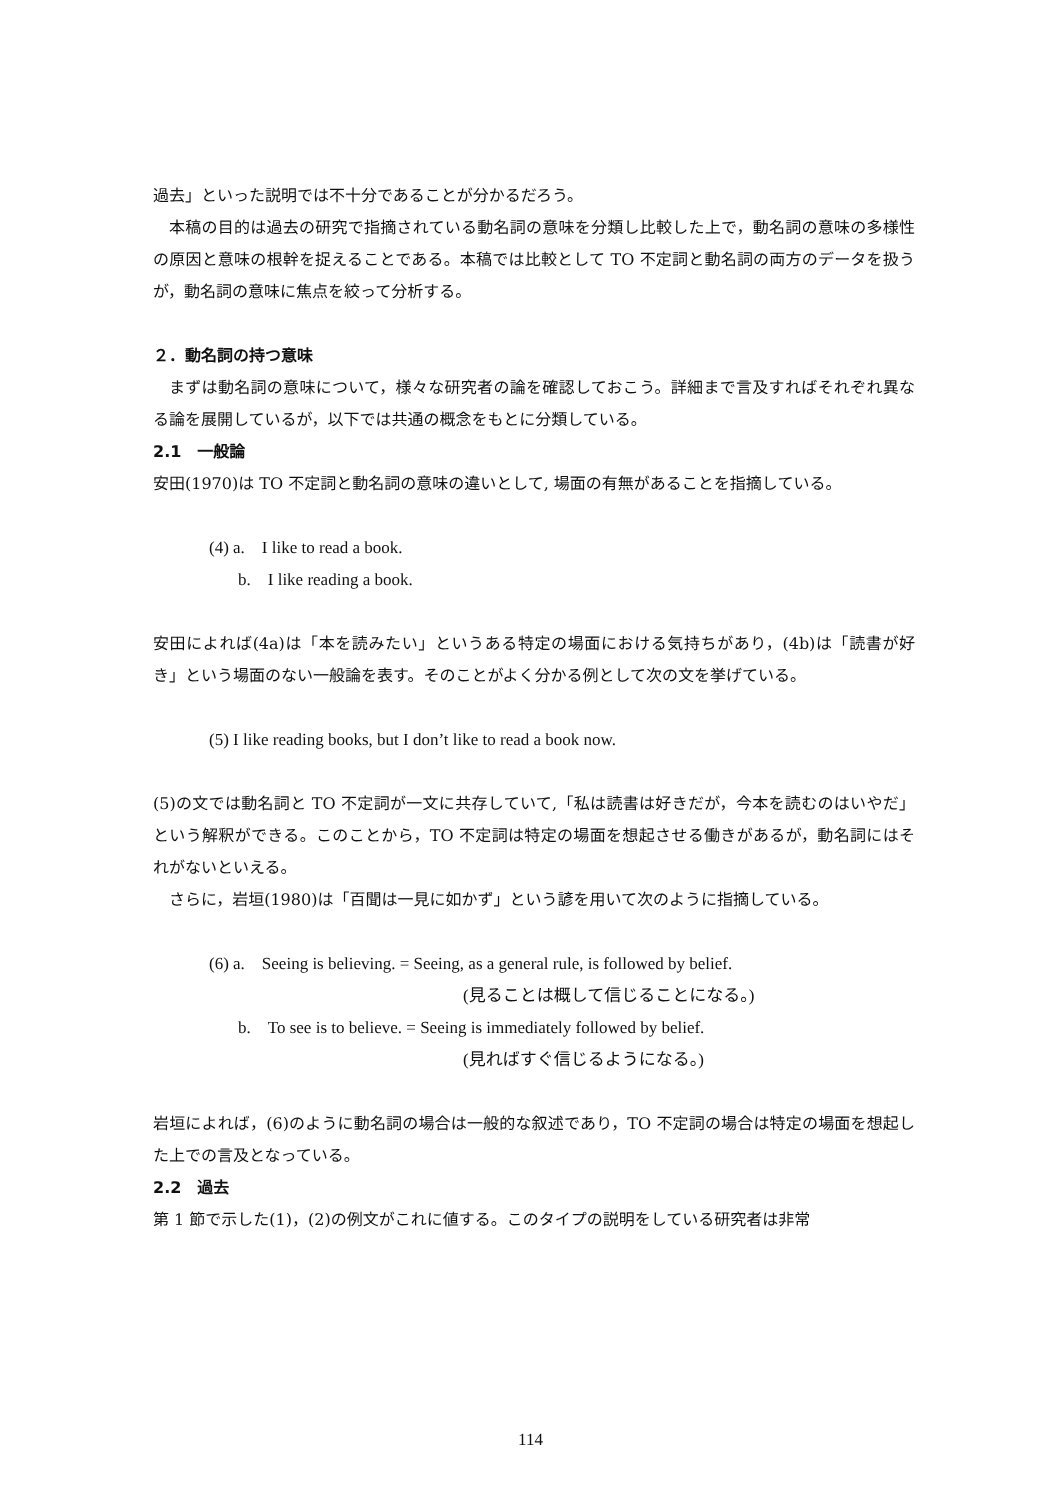過去」といった説明では不十分であることが分かるだろう。
本稿の目的は過去の研究で指摘されている動名詞の意味を分類し比較した上で，動名詞の意味の多様性の原因と意味の根幹を捉えることである。本稿では比較として TO 不定詞と動名詞の両方のデータを扱うが，動名詞の意味に焦点を絞って分析する。
２．動名詞の持つ意味
まずは動名詞の意味について，様々な研究者の論を確認しておこう。詳細まで言及すればそれぞれ異なる論を展開しているが，以下では共通の概念をもとに分類している。
2.1　一般論
安田(1970)は TO 不定詞と動名詞の意味の違いとして, 場面の有無があることを指摘している。
(4) a.　I like to read a book.
b.　I like reading a book.
安田によれば(4a)は「本を読みたい」というある特定の場面における気持ちがあり，(4b)は「読書が好き」という場面のない一般論を表す。そのことがよく分かる例として次の文を挙げている。
(5) I like reading books, but I don’t like to read a book now.
(5)の文では動名詞と TO 不定詞が一文に共存していて,「私は読書は好きだが，今本を読むのはいやだ」という解釈ができる。このことから，TO 不定詞は特定の場面を想起させる働きがあるが，動名詞にはそれがないといえる。
さらに，岩垣(1980)は「百聞は一見に如かず」という諺を用いて次のように指摘している。
(6) a.　Seeing is believing. = Seeing, as a general rule, is followed by belief.
(見ることは概して信じることになる。)
b.　To see is to believe. = Seeing is immediately followed by belief.
(見ればすぐ信じるようになる。)
岩垣によれば，(6)のように動名詞の場合は一般的な叙述であり，TO 不定詞の場合は特定の場面を想起した上での言及となっている。
2.2　過去
第 1 節で示した(1)，(2)の例文がこれに値する。このタイプの説明をしている研究者は非常
114